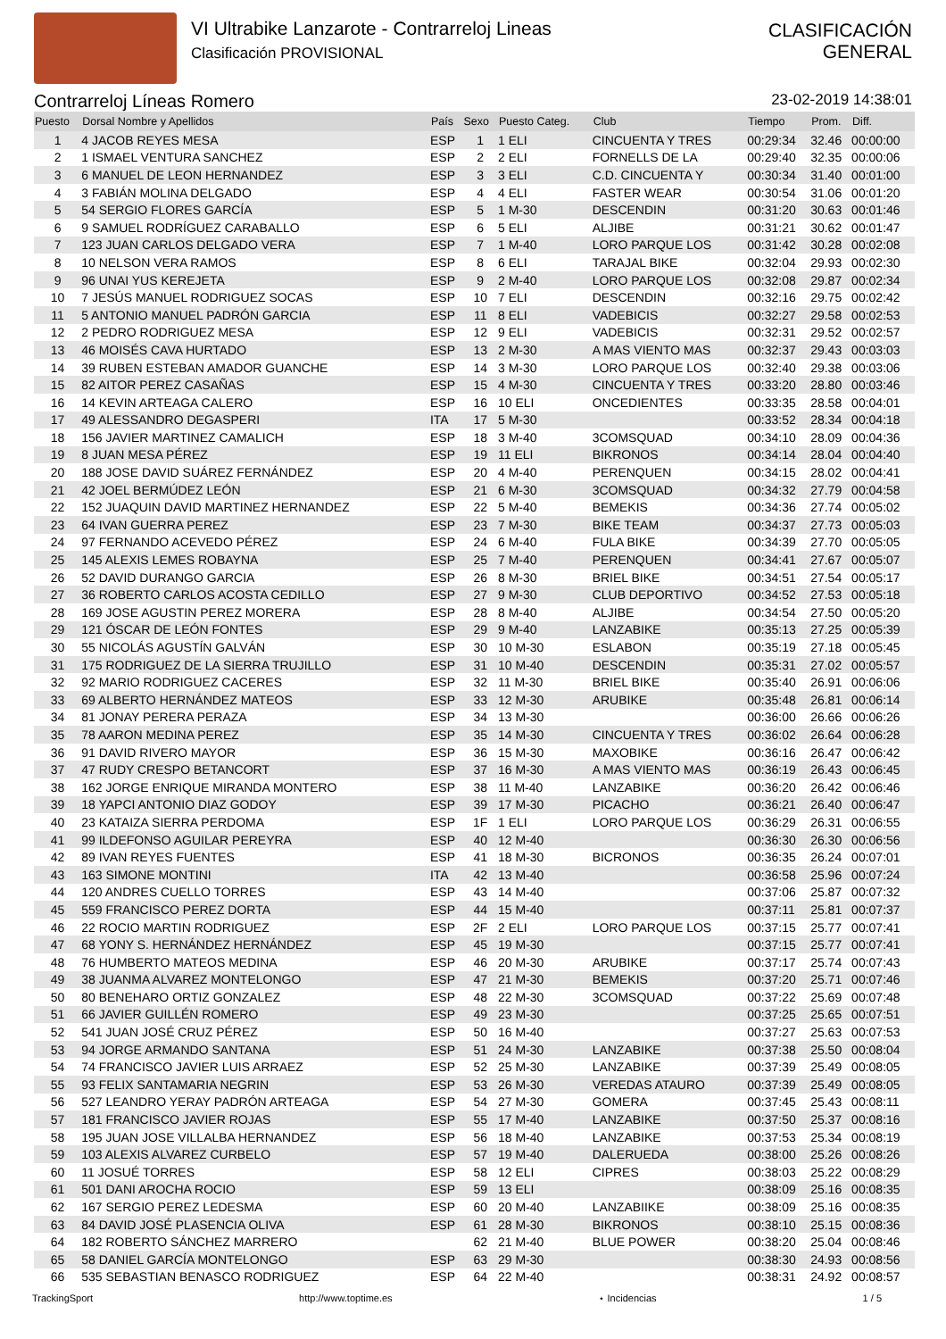VI Ultrabike Lanzarote - Contrarreloj Lineas
Clasificación PROVISIONAL
CLASIFICACIÓN
GENERAL
Contrarreloj Líneas Romero 23-02-2019 14:38:01
| Puesto | Dorsal Nombre y Apellidos | País | Sexo | Puesto Categ. | Club | Tiempo | Prom. | Diff. |
| --- | --- | --- | --- | --- | --- | --- | --- | --- |
| 1 | 4 JACOB REYES MESA | ESP | 1 | 1 ELI | CINCUENTA Y TRES | 00:29:34 | 32.46 | 00:00:00 |
| 2 | 1 ISMAEL VENTURA SANCHEZ | ESP | 2 | 2 ELI | FORNELLS DE LA | 00:29:40 | 32.35 | 00:00:06 |
| 3 | 6 MANUEL DE LEON HERNANDEZ | ESP | 3 | 3 ELI | C.D. CINCUENTA Y | 00:30:34 | 31.40 | 00:01:00 |
| 4 | 3 FABIÁN MOLINA DELGADO | ESP | 4 | 4 ELI | FASTER WEAR | 00:30:54 | 31.06 | 00:01:20 |
| 5 | 54 SERGIO FLORES GARCÍA | ESP | 5 | 1 M-30 | DESCENDIN | 00:31:20 | 30.63 | 00:01:46 |
| 6 | 9 SAMUEL RODRÍGUEZ CARABALLO | ESP | 6 | 5 ELI | ALJIBE | 00:31:21 | 30.62 | 00:01:47 |
| 7 | 123 JUAN CARLOS DELGADO VERA | ESP | 7 | 1 M-40 | LORO PARQUE LOS | 00:31:42 | 30.28 | 00:02:08 |
| 8 | 10 NELSON VERA RAMOS | ESP | 8 | 6 ELI | TARAJAL BIKE | 00:32:04 | 29.93 | 00:02:30 |
| 9 | 96 UNAI YUS KEREJETA | ESP | 9 | 2 M-40 | LORO PARQUE LOS | 00:32:08 | 29.87 | 00:02:34 |
| 10 | 7 JESÚS MANUEL RODRIGUEZ SOCAS | ESP | 10 | 7 ELI | DESCENDIN | 00:32:16 | 29.75 | 00:02:42 |
| 11 | 5 ANTONIO MANUEL PADRÓN GARCIA | ESP | 11 | 8 ELI | VADEBICIS | 00:32:27 | 29.58 | 00:02:53 |
| 12 | 2 PEDRO RODRIGUEZ MESA | ESP | 12 | 9 ELI | VADEBICIS | 00:32:31 | 29.52 | 00:02:57 |
| 13 | 46 MOISÉS CAVA HURTADO | ESP | 13 | 2 M-30 | A MAS VIENTO MAS | 00:32:37 | 29.43 | 00:03:03 |
| 14 | 39 RUBEN ESTEBAN AMADOR GUANCHE | ESP | 14 | 3 M-30 | LORO PARQUE LOS | 00:32:40 | 29.38 | 00:03:06 |
| 15 | 82 AITOR PEREZ CASAÑAS | ESP | 15 | 4 M-30 | CINCUENTA Y TRES | 00:33:20 | 28.80 | 00:03:46 |
| 16 | 14 KEVIN ARTEAGA CALERO | ESP | 16 | 10 ELI | ONCEDIENTES | 00:33:35 | 28.58 | 00:04:01 |
| 17 | 49 ALESSANDRO DEGASPERI | ITA | 17 | 5 M-30 | | 00:33:52 | 28.34 | 00:04:18 |
| 18 | 156 JAVIER MARTINEZ CAMALICH | ESP | 18 | 3 M-40 | 3COMSQUAD | 00:34:10 | 28.09 | 00:04:36 |
| 19 | 8 JUAN MESA PÉREZ | ESP | 19 | 11 ELI | BIKRONOS | 00:34:14 | 28.04 | 00:04:40 |
| 20 | 188 JOSE DAVID SUÁREZ FERNÁNDEZ | ESP | 20 | 4 M-40 | PERENQUEN | 00:34:15 | 28.02 | 00:04:41 |
| 21 | 42 JOEL BERMÚDEZ LEÓN | ESP | 21 | 6 M-30 | 3COMSQUAD | 00:34:32 | 27.79 | 00:04:58 |
| 22 | 152 JUAQUIN DAVID MARTINEZ HERNANDEZ | ESP | 22 | 5 M-40 | BEMEKIS | 00:34:36 | 27.74 | 00:05:02 |
| 23 | 64 IVAN GUERRA PEREZ | ESP | 23 | 7 M-30 | BIKE TEAM | 00:34:37 | 27.73 | 00:05:03 |
| 24 | 97 FERNANDO ACEVEDO PÉREZ | ESP | 24 | 6 M-40 | FULA BIKE | 00:34:39 | 27.70 | 00:05:05 |
| 25 | 145 ALEXIS LEMES ROBAYNA | ESP | 25 | 7 M-40 | PERENQUEN | 00:34:41 | 27.67 | 00:05:07 |
| 26 | 52 DAVID DURANGO GARCIA | ESP | 26 | 8 M-30 | BRIEL BIKE | 00:34:51 | 27.54 | 00:05:17 |
| 27 | 36 ROBERTO CARLOS ACOSTA CEDILLO | ESP | 27 | 9 M-30 | CLUB DEPORTIVO | 00:34:52 | 27.53 | 00:05:18 |
| 28 | 169 JOSE AGUSTIN PEREZ MORERA | ESP | 28 | 8 M-40 | ALJIBE | 00:34:54 | 27.50 | 00:05:20 |
| 29 | 121 ÓSCAR DE LEÓN FONTES | ESP | 29 | 9 M-40 | LANZABIKE | 00:35:13 | 27.25 | 00:05:39 |
| 30 | 55 NICOLÁS AGUSTÍN GALVÁN | ESP | 30 | 10 M-30 | ESLABON | 00:35:19 | 27.18 | 00:05:45 |
| 31 | 175 RODRIGUEZ DE LA SIERRA TRUJILLO | ESP | 31 | 10 M-40 | DESCENDIN | 00:35:31 | 27.02 | 00:05:57 |
| 32 | 92 MARIO RODRIGUEZ CACERES | ESP | 32 | 11 M-30 | BRIEL BIKE | 00:35:40 | 26.91 | 00:06:06 |
| 33 | 69 ALBERTO HERNÁNDEZ MATEOS | ESP | 33 | 12 M-30 | ARUBIKE | 00:35:48 | 26.81 | 00:06:14 |
| 34 | 81 JONAY PERERA PERAZA | ESP | 34 | 13 M-30 | | 00:36:00 | 26.66 | 00:06:26 |
| 35 | 78 AARON MEDINA PEREZ | ESP | 35 | 14 M-30 | CINCUENTA Y TRES | 00:36:02 | 26.64 | 00:06:28 |
| 36 | 91 DAVID RIVERO MAYOR | ESP | 36 | 15 M-30 | MAXOBIKE | 00:36:16 | 26.47 | 00:06:42 |
| 37 | 47 RUDY CRESPO BETANCORT | ESP | 37 | 16 M-30 | A MAS VIENTO MAS | 00:36:19 | 26.43 | 00:06:45 |
| 38 | 162 JORGE ENRIQUE MIRANDA MONTERO | ESP | 38 | 11 M-40 | LANZABIKE | 00:36:20 | 26.42 | 00:06:46 |
| 39 | 18 YAPCI ANTONIO DIAZ GODOY | ESP | 39 | 17 M-30 | PICACHO | 00:36:21 | 26.40 | 00:06:47 |
| 40 | 23 KATAIZA SIERRA PERDOMA | ESP | 1F | 1 ELI | LORO PARQUE LOS | 00:36:29 | 26.31 | 00:06:55 |
| 41 | 99 ILDEFONSO AGUILAR PEREYRA | ESP | 40 | 12 M-40 | | 00:36:30 | 26.30 | 00:06:56 |
| 42 | 89 IVAN REYES FUENTES | ESP | 41 | 18 M-30 | BICRONOS | 00:36:35 | 26.24 | 00:07:01 |
| 43 | 163 SIMONE MONTINI | ITA | 42 | 13 M-40 | | 00:36:58 | 25.96 | 00:07:24 |
| 44 | 120 ANDRES CUELLO TORRES | ESP | 43 | 14 M-40 | | 00:37:06 | 25.87 | 00:07:32 |
| 45 | 559 FRANCISCO PEREZ DORTA | ESP | 44 | 15 M-40 | | 00:37:11 | 25.81 | 00:07:37 |
| 46 | 22 ROCIO MARTIN RODRIGUEZ | ESP | 2F | 2 ELI | LORO PARQUE LOS | 00:37:15 | 25.77 | 00:07:41 |
| 47 | 68 YONY S. HERNÁNDEZ HERNÁNDEZ | ESP | 45 | 19 M-30 | | 00:37:15 | 25.77 | 00:07:41 |
| 48 | 76 HUMBERTO MATEOS MEDINA | ESP | 46 | 20 M-30 | ARUBIKE | 00:37:17 | 25.74 | 00:07:43 |
| 49 | 38 JUANMA ALVAREZ MONTELONGO | ESP | 47 | 21 M-30 | BEMEKIS | 00:37:20 | 25.71 | 00:07:46 |
| 50 | 80 BENEHARO ORTIZ GONZALEZ | ESP | 48 | 22 M-30 | 3COMSQUAD | 00:37:22 | 25.69 | 00:07:48 |
| 51 | 66 JAVIER GUILLÉN ROMERO | ESP | 49 | 23 M-30 | | 00:37:25 | 25.65 | 00:07:51 |
| 52 | 541 JUAN JOSÉ CRUZ PÉREZ | ESP | 50 | 16 M-40 | | 00:37:27 | 25.63 | 00:07:53 |
| 53 | 94 JORGE ARMANDO SANTANA | ESP | 51 | 24 M-30 | LANZABIKE | 00:37:38 | 25.50 | 00:08:04 |
| 54 | 74 FRANCISCO JAVIER LUIS ARRAEZ | ESP | 52 | 25 M-30 | LANZABIKE | 00:37:39 | 25.49 | 00:08:05 |
| 55 | 93 FELIX SANTAMARIA NEGRIN | ESP | 53 | 26 M-30 | VEREDAS ATAURO | 00:37:39 | 25.49 | 00:08:05 |
| 56 | 527 LEANDRO YERAY PADRÓN ARTEAGA | ESP | 54 | 27 M-30 | GOMERA | 00:37:45 | 25.43 | 00:08:11 |
| 57 | 181 FRANCISCO JAVIER ROJAS | ESP | 55 | 17 M-40 | LANZABIKE | 00:37:50 | 25.37 | 00:08:16 |
| 58 | 195 JUAN JOSE VILLALBA HERNANDEZ | ESP | 56 | 18 M-40 | LANZABIKE | 00:37:53 | 25.34 | 00:08:19 |
| 59 | 103 ALEXIS ALVAREZ CURBELO | ESP | 57 | 19 M-40 | DALERUEDA | 00:38:00 | 25.26 | 00:08:26 |
| 60 | 11 JOSUÉ TORRES | ESP | 58 | 12 ELI | CIPRES | 00:38:03 | 25.22 | 00:08:29 |
| 61 | 501 DANI AROCHA ROCIO | ESP | 59 | 13 ELI | | 00:38:09 | 25.16 | 00:08:35 |
| 62 | 167 SERGIO PEREZ LEDESMA | ESP | 60 | 20 M-40 | LANZABIIKE | 00:38:09 | 25.16 | 00:08:35 |
| 63 | 84 DAVID JOSÉ PLASENCIA OLIVA | ESP | 61 | 28 M-30 | BIKRONOS | 00:38:10 | 25.15 | 00:08:36 |
| 64 | 182 ROBERTO SÁNCHEZ MARRERO | | 62 | 21 M-40 | BLUE POWER | 00:38:20 | 25.04 | 00:08:46 |
| 65 | 58 DANIEL GARCÍA MONTELONGO | ESP | 63 | 29 M-30 | | 00:38:30 | 24.93 | 00:08:56 |
| 66 | 535 SEBASTIAN BENASCO RODRIGUEZ | ESP | 64 | 22 M-40 | | 00:38:31 | 24.92 | 00:08:57 |
TrackingSport http://www.toptime.es ⋆ Incidencias 1 / 5